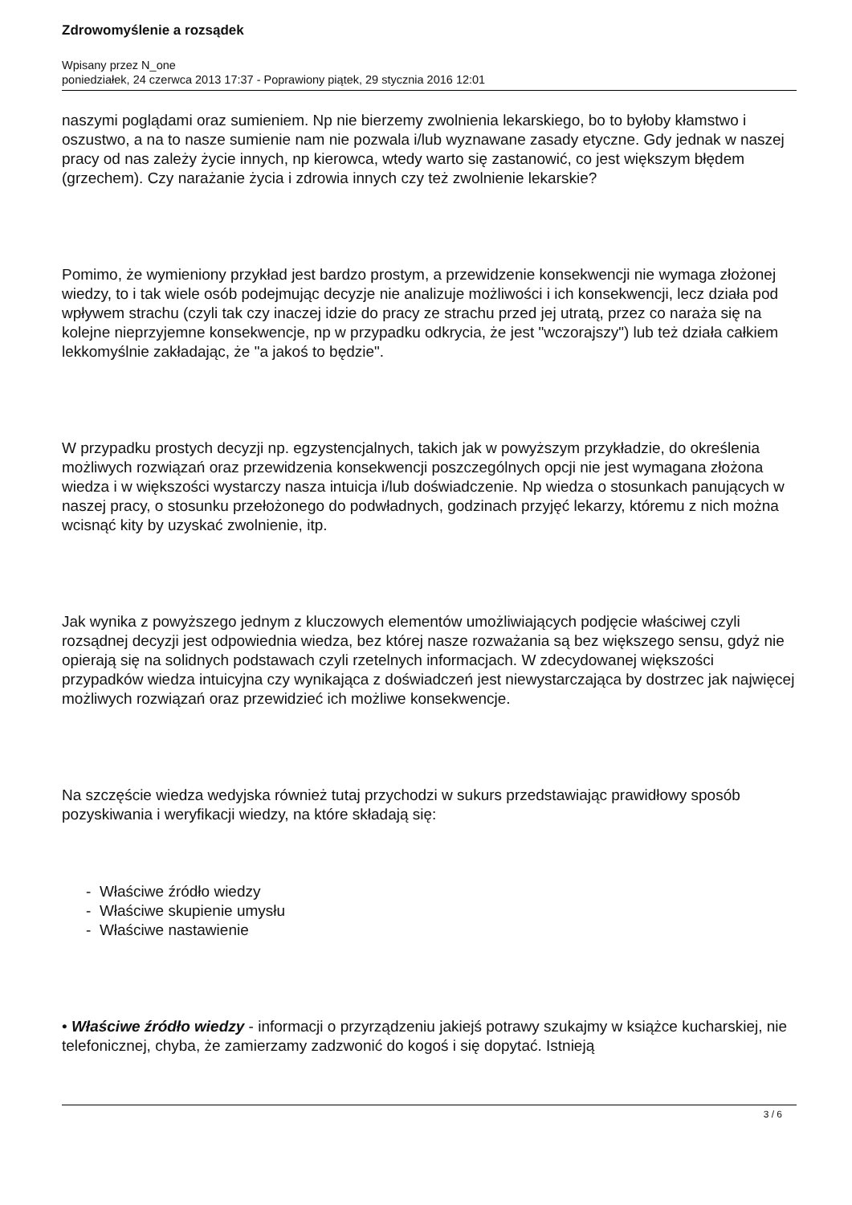Zdrowomyślenie a rozsądek
Wpisany przez N_one
poniedziałek, 24 czerwca 2013 17:37 - Poprawiony piątek, 29 stycznia 2016 12:01
naszymi poglądami oraz sumieniem. Np nie bierzemy zwolnienia lekarskiego, bo to byłoby kłamstwo i oszustwo, a na to nasze sumienie nam nie pozwala i/lub wyznawane zasady etyczne. Gdy jednak w naszej pracy od nas zależy życie innych, np kierowca, wtedy warto się zastanowić, co jest większym błędem (grzechem). Czy narażanie życia i zdrowia innych czy też zwolnienie lekarskie?
Pomimo, że wymieniony przykład jest bardzo prostym, a przewidzenie konsekwencji nie wymaga złożonej wiedzy, to i tak wiele osób podejmując decyzje nie analizuje możliwości i ich konsekwencji, lecz działa pod wpływem strachu (czyli tak czy inaczej idzie do pracy ze strachu przed jej utratą, przez co naraża się na kolejne nieprzyjemne konsekwencje, np w przypadku odkrycia, że jest "wczorajszy") lub też działa całkiem lekkomyślnie zakładając, że "a jakoś to będzie".
W przypadku prostych decyzji np. egzystencjalnych, takich jak w powyższym przykładzie, do określenia możliwych rozwiązań oraz przewidzenia konsekwencji poszczególnych opcji nie jest wymagana złożona wiedza i w większości wystarczy nasza intuicja i/lub doświadczenie. Np wiedza o stosunkach panujących w naszej pracy, o stosunku przełożonego do podwładnych, godzinach przyjęć lekarzy, któremu z nich można wcisnąć kity by uzyskać zwolnienie, itp.
Jak wynika z powyższego jednym z kluczowych elementów umożliwiających podjęcie właściwej czyli rozsądnej decyzji jest odpowiednia wiedza, bez której nasze rozważania są bez większego sensu, gdyż nie opierają się na solidnych podstawach czyli rzetelnych informacjach. W zdecydowanej większości przypadków wiedza intuicyjna czy wynikająca z doświadczeń jest niewystarczająca by dostrzec jak najwięcej możliwych rozwiązań oraz przewidzieć ich możliwe konsekwencje.
Na szczęście wiedza wedyjska również tutaj przychodzi w sukurs przedstawiając prawidłowy sposób pozyskiwania i weryfikacji wiedzy, na które składają się:
- Właściwe źródło wiedzy
- Właściwe skupienie umysłu
- Właściwe nastawienie
• Właściwe źródło wiedzy - informacji o przyrządzeniu jakiejś potrawy szukajmy w książce kucharskiej, nie telefonicznej, chyba, że zamierzamy zadzwonić do kogoś i się dopytać. Istnieją
3 / 6